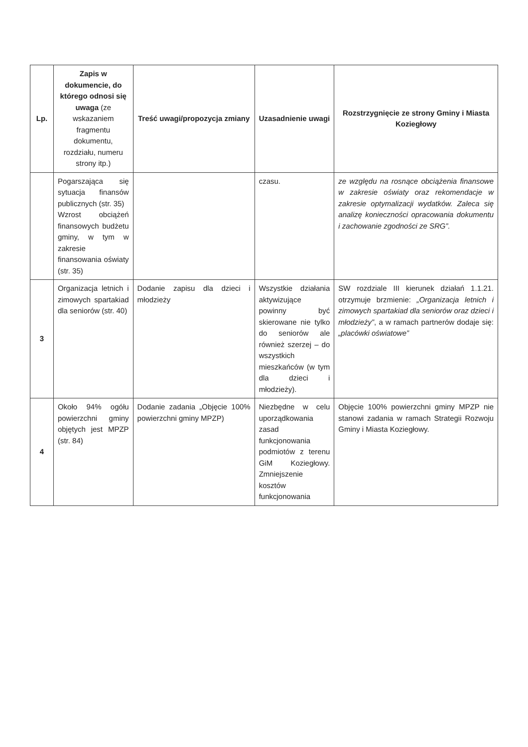| Lp. | Zapis w dokumencie, do którego odnosi się uwaga (ze wskazaniem fragmentu dokumentu, rozdziału, numeru strony itp.) | Treść uwagi/propozycja zmiany | Uzasadnienie uwagi | Rozstrzygnięcie ze strony Gminy i Miasta Koziegłowy |
| --- | --- | --- | --- | --- |
| | Pogarszająca się sytuacja finansów publicznych (str. 35) Wzrost obciążeń finansowych budżetu gminy, w tym w zakresie finansowania oświaty (str. 35) | | czasu. | ze względu na rosnące obciążenia finansowe w zakresie oświaty oraz rekomendacje w zakresie optymalizacji wydatków. Zaleca się analizę konieczności opracowania dokumentu i zachowanie zgodności ze SRG”. |
| 3 | Organizacja letnich i zimowych spartakiad dla seniorów (str. 40) | Dodanie zapisu dla dzieci i młodzieży | Wszystkie działania aktywizujące powinny być skierowane nie tylko do seniorów ale również szerzej – do wszystkich mieszkańców (w tym dla dzieci i młodzieży). | SW rozdziale III kierunek działań 1.1.21. otrzymuje brzmienie: „Organizacja letnich i zimowych spartakiad dla seniorów oraz dzieci i młodzieży” , a w ramach partnerów dodaje się: „placówki oświatowe” |
| 4 | Około 94% ogółu powierzchni gminy objętych jest MPZP (str. 84) | Dodanie zadania „Objęcie 100% powierzchni gminy MPZP) | Niezbędne w celu uporządkowania zasad funkcjonowania podmiotów z terenu GiM Koziegłowy. Zmniejszenie kosztów funkcjonowania | Objęcie 100% powierzchni gminy MPZP nie stanowi zadania w ramach Strategii Rozwoju Gminy i Miasta Koziegłowy. |